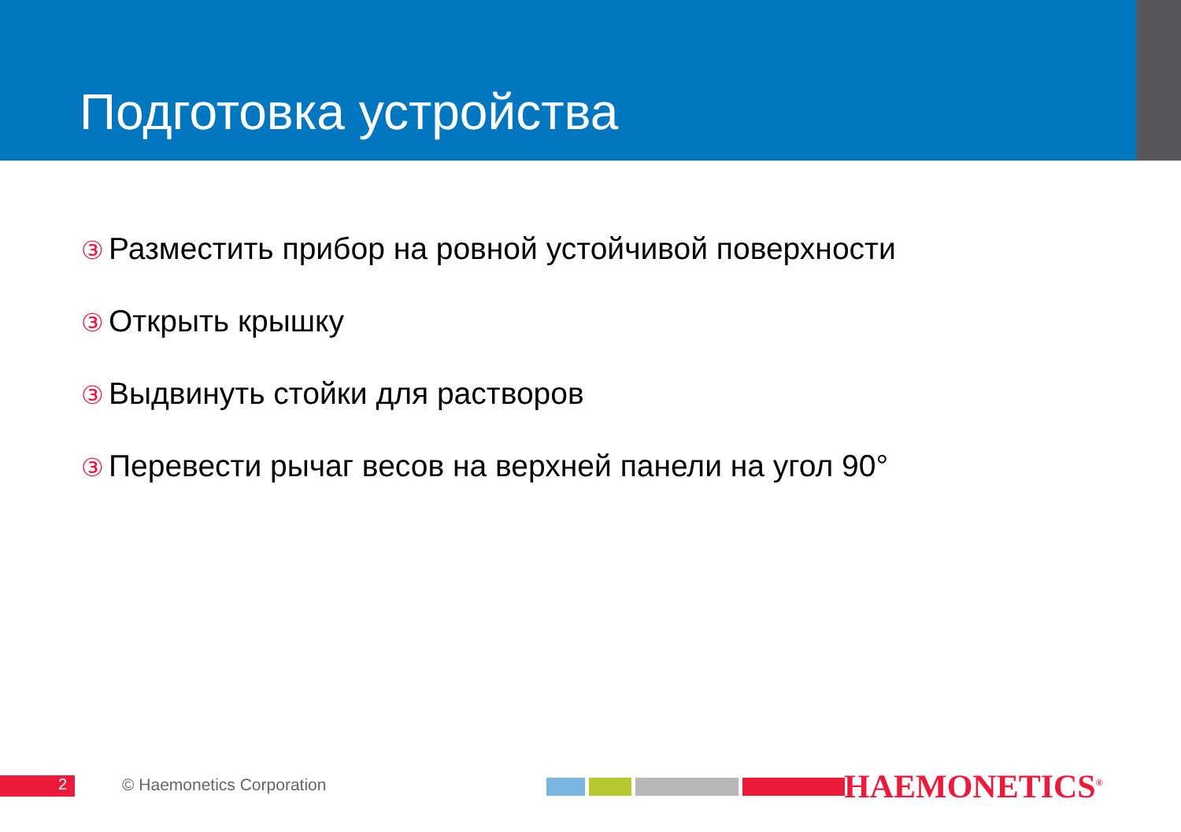Подготовка устройства
③ Разместить прибор на ровной устойчивой поверхности
③ Открыть крышку
③ Выдвинуть стойки для растворов
③ Перевести рычаг весов на верхней панели на угол 90°
2 © Haemonetics Corporation HAEMONETICS<sup>®</sup>